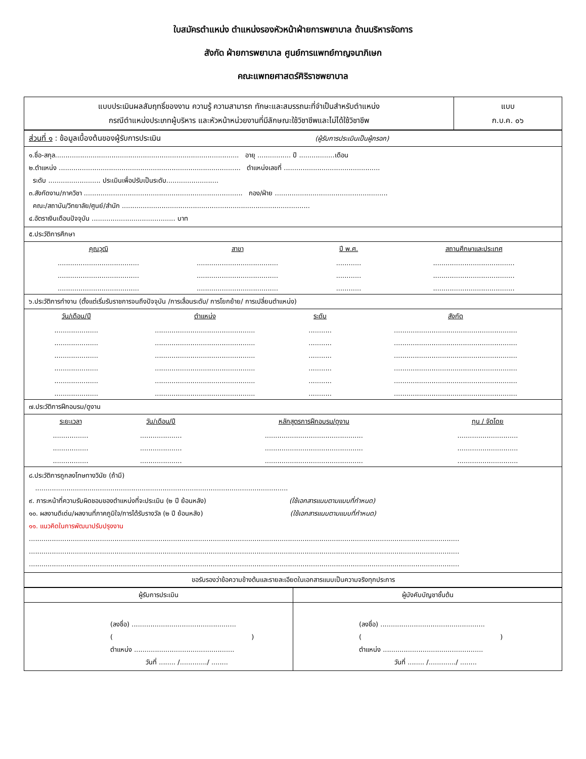ใบสมัครตำแหน่ง ตำแหน่งรองหัวหน้าฝ่ายการพยาบาล ด้านบริหารจัดการ
สังกัด ฝ่ายการพยาบาล ศูนย์การแพทย์กาญจนาภิเษก
คณะแพทยศาสตร์ศิริราชพยาบาล
| แบบประเมินผลสัมฤทธิ์ของงาน ความรู้ ความสามารถ ทักษะและสมรรถนะที่จำเป็นสำหรับตำแหน่ง กรณีตำแหน่งประเภทผู้บริหาร และหัวหน้าหน่วยงานที่มีลักษณะใช้วิชาชีพและไม่ได้ใช้วิชาชีพ | แบบ ก.บ.ค. ๐๖ |
| ส่วนที่ ๑ : ข้อมูลเบื้องต้นของผู้รับการประเมิน (ผู้รับการประเมินเป็นผู้กรอก) |
| ๑.ชื่อ-สกุล........................................................................................ อายุ ................ ปี .................เดือน ๒.ตำแหน่ง ....................................................................................... ตำแหน่งเลขที่ .............................................. ระดับ ......................... ประเมินเพื่อปรับเป็นระดับ......................... ๓.สังกัดงาน/ภาควิชา ............................................................................ กอง/ฝ่าย ...................................................... คณะ/สถาบัน/วิทยาลัย/ศูนย์/สำนัก .......................................................................................... ๔.อัตราเงินเดือนปัจจุบัน ........................................ บาท |
| ๕.ประวัติการศึกษา |
| คุณวุฒิ สาขา ปี พ.ศ. สถานศึกษาและประเทศ ....................................... ....................................... ............ ....................................... ....................................... ....................................... ............ ....................................... ....................................... ....................................... ............ ....................................... |
| ๖.ประวัติการทำงาน (ตั้งแต่เริ่มรับราชการจนถึงปัจจุบัน /การเลื่อนระดับ/ การโยกย้าย/ การเปลี่ยนตำแหน่ง) |
| วัน/เดือน/ปี ตำแหน่ง ระดับ สังกัด ..................... ................................................ ........... ........................................................... ..................... ................................................ ........... ........................................................... ..................... ................................................ ........... ........................................................... ..................... ................................................ ........... ........................................................... ..................... ................................................ ........... ........................................................... ..................... ................................................ ........... ........................................................... |
| ๗.ประวัติการฝึกอบรม/ดูงาน |
| ระยะเวลา วัน/เดือน/ปี หลักสูตรการฝึกอบรม/ดูงาน ทุน / จัดโดย ................. .................... ............................................... ............................. ................. .................... ............................................... ............................. ................. .................... ............................................... ............................. |
| ๘.ประวัติการถูกลงโทษทางวินัย (ถ้ามี) ......................................................................................................................... ๙. ภาระหน้าที่ความรับผิดชอบของตำแหน่งที่จะประเมิน (๒ ปี ย้อนหลัง) (ใช้เอกสารแนบตามแบบที่กำหนด) ๑๐. ผลงานดีเด่น/ผลงานที่ภาคภูมิใจ/การได้รับรางวัล (๒ ปี ย้อนหลัง) (ใช้เอกสารแนบตามแบบที่กำหนด) ๑๑. แนวคิดในการพัฒนาปรับปรุงงาน .............................................................................................................................................................................................................. .............................................................................................................................................................................................................. .............................................................................................................................................................................................................. |
| ขอรับรองว่าข้อความข้างต้นและรายละเอียดในเอกสารแนบเป็นความจริงทุกประการ |
| ผู้รับการประเมิน | ผู้บังคับบัญชาชั้นต้น |
| (ลงชื่อ) .................................................. ( ) ตำแหน่ง ................................................ วันที่ ........ /............./ ........ | (ลงชื่อ) .................................................. ( ) ตำแหน่ง ................................................ วันที่ ........ /............./ ........ |